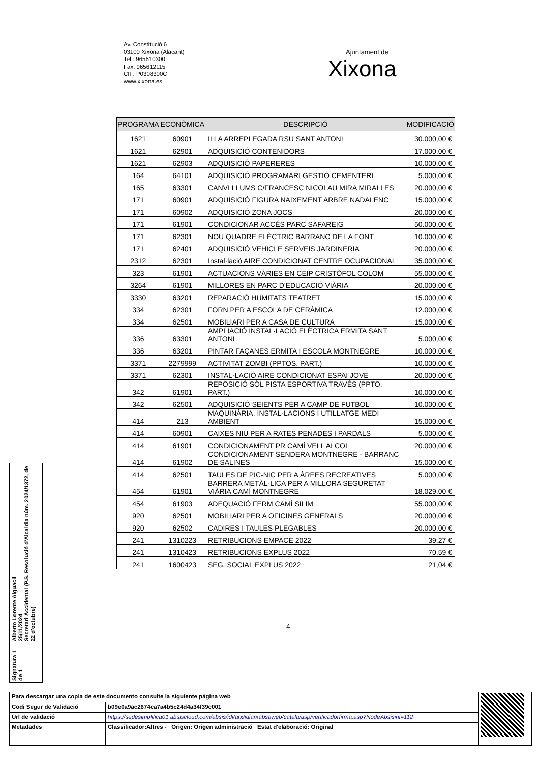Av. Constitució 6
03100 Xixona (Alacant)
Tel.: 965610300
Fax: 965612115
CIF: P0308300C
www.xixona.es
Ajuntament de
Xixona
| PROGRAMA | ECONÒMICA | DESCRIPCIÓ | MODIFICACIÓ |
| --- | --- | --- | --- |
| 1621 | 60901 | ILLA ARREPLEGADA RSU SANT ANTONI | 30.000,00 € |
| 1621 | 62901 | ADQUISICIÓ CONTENIDORS | 17.000,00 € |
| 1621 | 62903 | ADQUISICIÓ PAPERERES | 10.000,00 € |
| 164 | 64101 | ADQUISICIÓ PROGRAMARI GESTIÓ CEMENTERI | 5.000,00 € |
| 165 | 63301 | CANVI LLUMS C/FRANCESC NICOLAU MIRA MIRALLES | 20.000,00 € |
| 171 | 60901 | ADQUISICIÓ FIGURA NAIXEMENT ARBRE NADALENC | 15.000,00 € |
| 171 | 60902 | ADQUISICIÓ ZONA JOCS | 20.000,00 € |
| 171 | 61901 | CONDICIONAR ACCÉS PARC SAFAREIG | 50.000,00 € |
| 171 | 62301 | NOU QUADRE ELÈCTRIC BARRANC DE LA FONT | 10.000,00 € |
| 171 | 62401 | ADQUISICIÓ VEHICLE SERVEIS JARDINERIA | 20.000,00 € |
| 2312 | 62301 | Instal·lació AIRE CONDICIONAT CENTRE OCUPACIONAL | 35.000,00 € |
| 323 | 61901 | ACTUACIONS VÀRIES EN CEIP CRISTÒFOL COLOM | 55.000,00 € |
| 3264 | 61901 | MILLORES EN PARC D'EDUCACIÓ VIÀRIA | 20.000,00 € |
| 3330 | 63201 | REPARACIÓ HUMITATS TEATRET | 15.000,00 € |
| 334 | 62301 | FORN PER A ESCOLA DE CERÀMICA | 12.000,00 € |
| 334 | 62501 | MOBILIARI PER A CASA DE CULTURA | 15.000,00 € |
| 336 | 63301 | AMPLIACIÓ INSTAL·LACIÓ ELÈCTRICA ERMITA SANT ANTONI | 5.000,00 € |
| 336 | 63201 | PINTAR FAÇANES ERMITA I ESCOLA MONTNEGRE | 10.000,00 € |
| 3371 | 2279999 | ACTIVITAT ZOMBI (PPTOS. PART.) | 10.000,00 € |
| 3371 | 62301 | INSTAL·LACIÓ AIRE CONDICIONAT ESPAI JOVE | 20.000,00 € |
| 342 | 61901 | REPOSICIÓ SÒL PISTA ESPORTIVA TRAVÉS (PPTO. PART.) | 10.000,00 € |
| 342 | 62501 | ADQUISICIÓ SEIENTS PER A CAMP DE FUTBOL | 10.000,00 € |
| 414 | 213 | MAQUINÀRIA, INSTAL·LACIONS I UTILLATGE MEDI AMBIENT | 15.000,00 € |
| 414 | 60901 | CAIXES NIU PER A RATES PENADES I PARDALS | 5.000,00 € |
| 414 | 61901 | CONDICIONAMENT PR CAMÍ VELL ALCOI | 20.000,00 € |
| 414 | 61902 | CONDICIONAMENT SENDERA MONTNEGRE - BARRANC DE SALINES | 15.000,00 € |
| 414 | 62501 | TAULES DE PIC-NIC PER A ÀREES RECREATIVES | 5.000,00 € |
| 454 | 61901 | BARRERA METÀL·LICA PER A MILLORA SEGURETAT VIÀRIA CAMÍ MONTNEGRE | 18.029,00 € |
| 454 | 61903 | ADEQUACIÓ FERM CAMÍ SILIM | 55.000,00 € |
| 920 | 62501 | MOBILIARI PER A OFICINES GENERALS | 20.000,00 € |
| 920 | 62502 | CADIRES I TAULES PLEGABLES | 20.000,00 € |
| 241 | 1310223 | RETRIBUCIONS EMPACE 2022 | 39,27 € |
| 241 | 1310423 | RETRIBUCIONS EXPLUS 2022 | 70,59 € |
| 241 | 1600423 | SEG. SOCIAL EXPLUS 2022 | 21,04 € |
4
Signatura 1 de 1
Alberto Lorente Alguacil
25/11/2024
Secretari Accidental (P.S. Resolució d'Alcaldia núm. 2024/1372, de 22 d'octubre)
| Para descargar una copia de este documento consulte la siguiente página web | | |
| Codi Segur de Validació | b09e0a9ac2674ca7a4b5c24d4a34f39c001 | |
| Url de validació | https://sedesimplifica01.absiscloud.com/absis/idi/arx/idiarxabsaweb/catala/asp/verificadorfirma.asp?NodeAbsisini=112 | |
| Metadades | Classificador:Altres - Origen: Origen administració Estat d'elaboració: Original | |